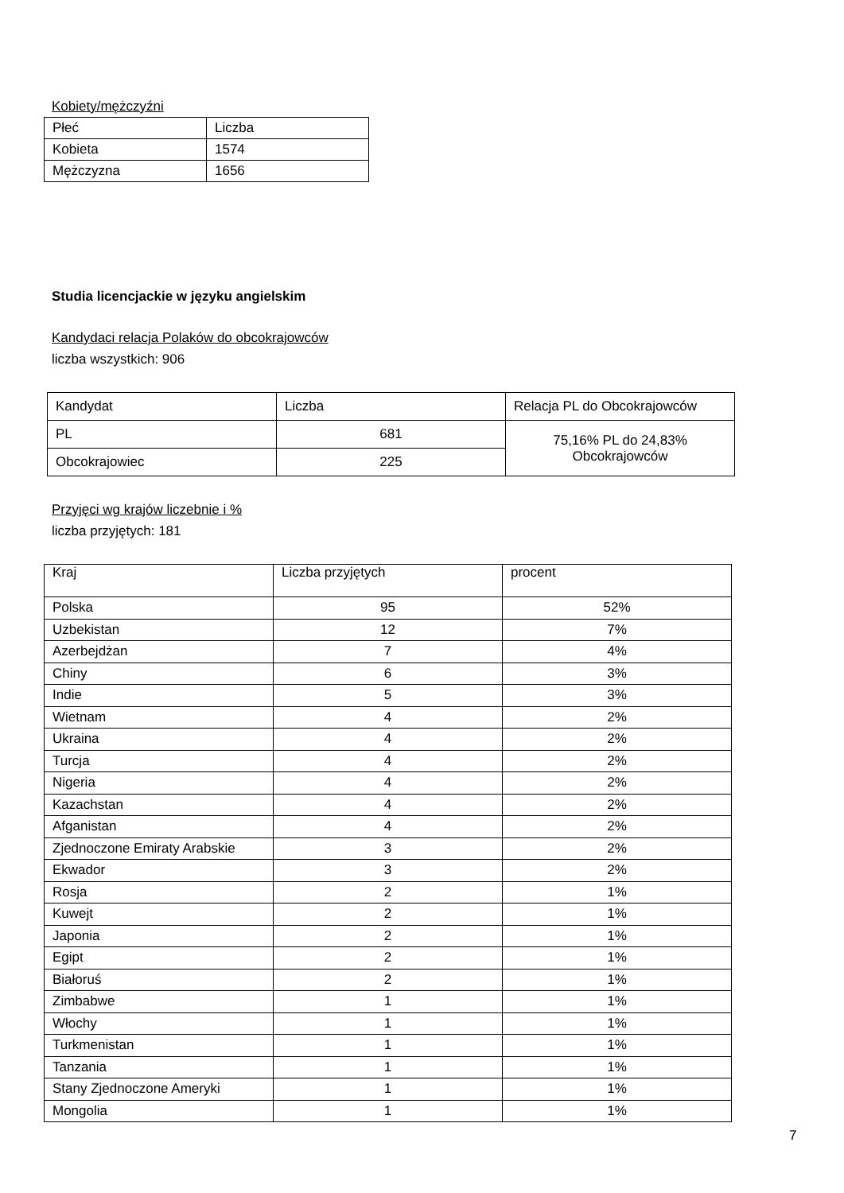Kobiety/mężczyźni
| Płeć | Liczba |
| Kobieta | 1574 |
| Mężczyzna | 1656 |
Studia licencjackie w języku angielskim
Kandydaci relacja Polaków do obcokrajowców
liczba wszystkich: 906
| Kandydat | Liczba | Relacja PL do Obcokrajowców |
| PL | 681 | 75,16% PL do 24,83% Obcokrajowców |
| Obcokrajowiec | 225 | |
Przyjęci wg krajów liczebnie i %
liczba przyjętych: 181
| Kraj | Liczba przyjętych | procent |
| Polska | 95 | 52% |
| Uzbekistan | 12 | 7% |
| Azerbejdżan | 7 | 4% |
| Chiny | 6 | 3% |
| Indie | 5 | 3% |
| Wietnam | 4 | 2% |
| Ukraina | 4 | 2% |
| Turcja | 4 | 2% |
| Nigeria | 4 | 2% |
| Kazachstan | 4 | 2% |
| Afganistan | 4 | 2% |
| Zjednoczone Emiraty Arabskie | 3 | 2% |
| Ekwador | 3 | 2% |
| Rosja | 2 | 1% |
| Kuwejt | 2 | 1% |
| Japonia | 2 | 1% |
| Egipt | 2 | 1% |
| Białoruś | 2 | 1% |
| Zimbabwe | 1 | 1% |
| Włochy | 1 | 1% |
| Turkmenistan | 1 | 1% |
| Tanzania | 1 | 1% |
| Stany Zjednoczone Ameryki | 1 | 1% |
| Mongolia | 1 | 1% |
7